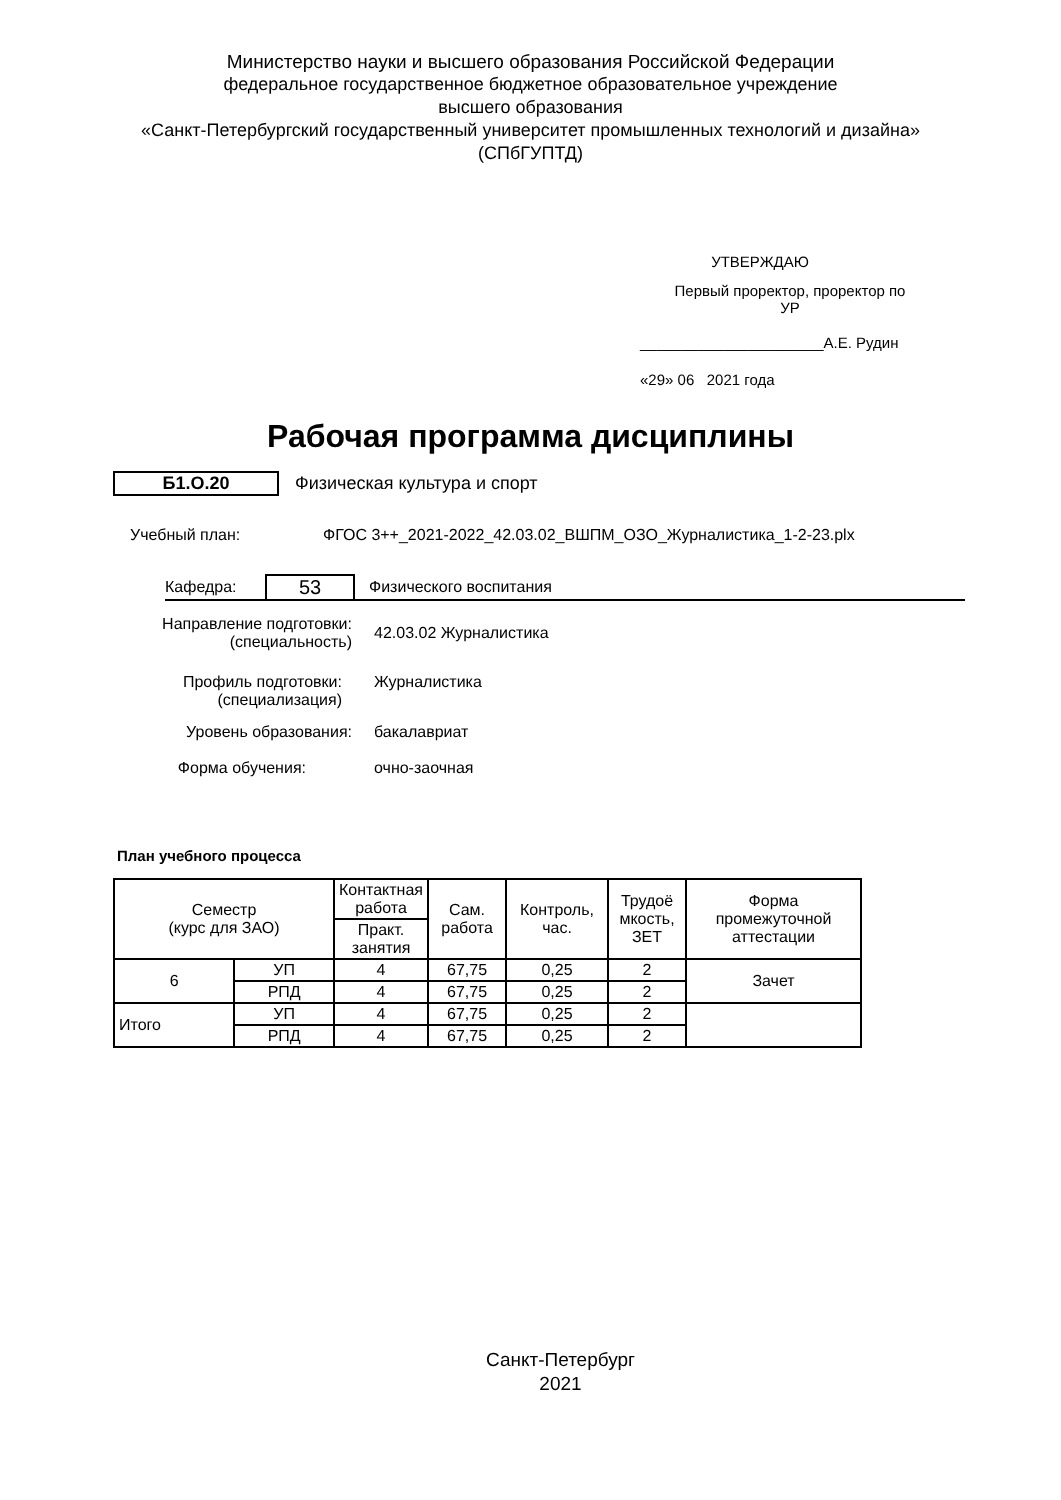Министерство науки и высшего образования Российской Федерации
федеральное государственное бюджетное образовательное учреждение
высшего образования
«Санкт-Петербургский государственный университет промышленных технологий и дизайна»
(СПбГУПТД)
УТВЕРЖДАЮ
Первый проректор, проректор по
УР
______________________А.Е. Рудин
«29» 06 2021 года
Рабочая программа дисциплины
Б1.О.20 Физическая культура и спорт
Учебный план: ФГОС 3++_2021-2022_42.03.02_ВШПМ_ОЗО_Журналистика_1-2-23.plx
Кафедра: 53 Физического воспитания
Направление подготовки:
(специальность) 42.03.02 Журналистика
Профиль подготовки:
(специализация) Журналистика
Уровень образования: бакалавриат
Форма обучения: очно-заочная
План учебного процесса
| Семестр (курс для ЗАО) | | Контактная работа | Сам. работа | Контроль, час. | Трудоё мкость, ЗЕТ | Форма промежуточной аттестации |
| --- | --- | --- | --- | --- | --- | --- |
| | | Практ. занятия | | | | |
| 6 | УП | 4 | 67,75 | 0,25 | 2 | Зачет |
| | РПД | 4 | 67,75 | 0,25 | 2 | |
| Итого | УП | 4 | 67,75 | 0,25 | 2 | |
| | РПД | 4 | 67,75 | 0,25 | 2 | |
Санкт-Петербург
2021